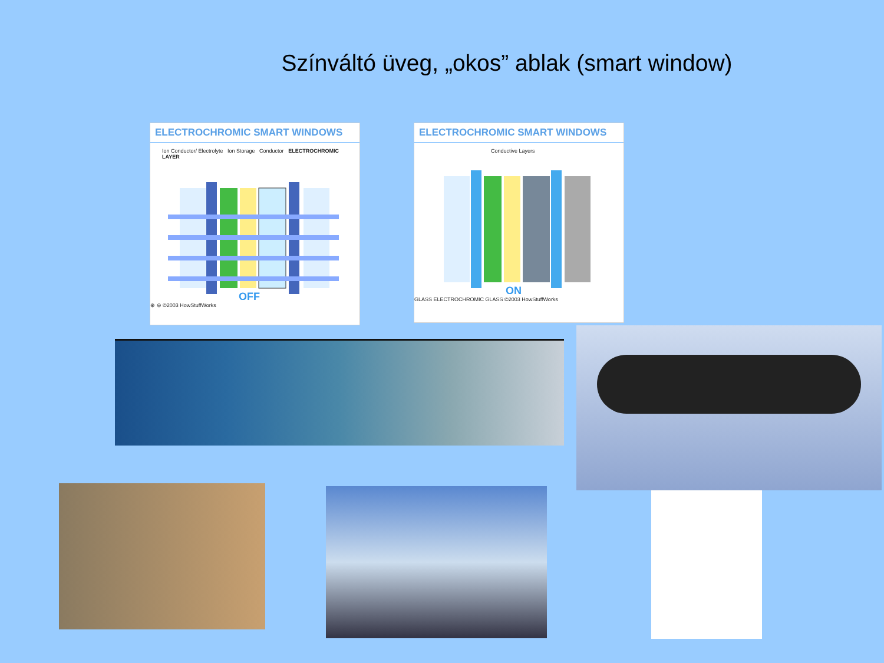Színváltó üveg, „okos” ablak (smart window)
ELECTROCHROMIC SMART WINDOWS
Ion Conductor/ Electrolyte Ion Storage Conductor ELECTROCHROMIC LAYER
OFF
⊕ ⊖ ©2003 HowStuffWorks
ELECTROCHROMIC SMART WINDOWS
Conductive Layers
ON
GLASS ELECTROCHROMIC GLASS ©2003 HowStuffWorks